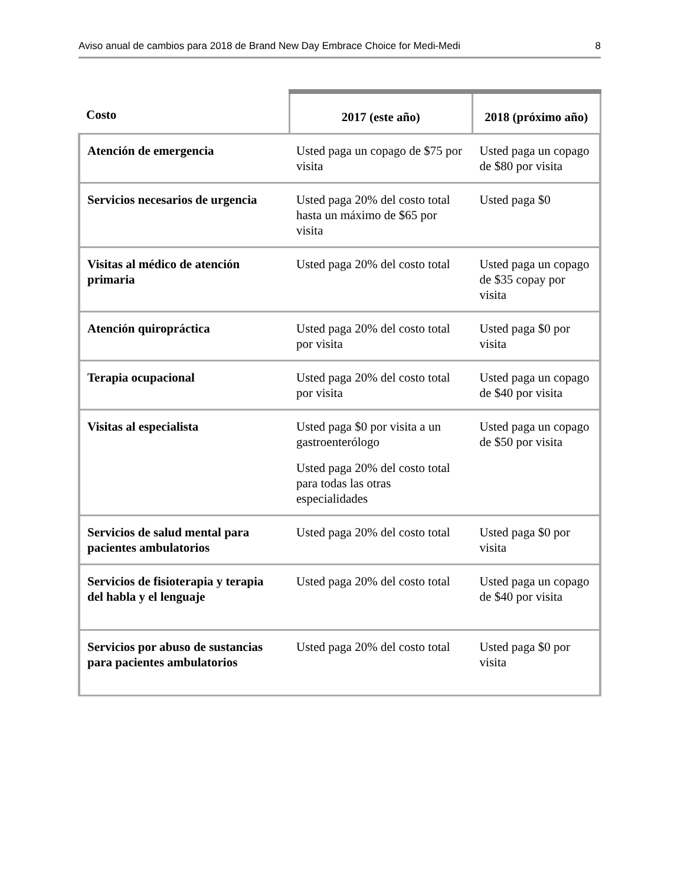Aviso anual de cambios para 2018 de Brand New Day Embrace Choice for Medi-Medi 8
| Costo | 2017 (este año) | 2018 (próximo año) |
| --- | --- | --- |
| Atención de emergencia | Usted paga un copago de $75 por visita | Usted paga un copago de $80 por visita |
| Servicios necesarios de urgencia | Usted paga 20% del costo total hasta un máximo de $65 por visita | Usted paga $0 |
| Visitas al médico de atención primaria | Usted paga 20% del costo total | Usted paga un copago de $35 copay por visita |
| Atención quiropráctica | Usted paga 20% del costo total por visita | Usted paga $0 por visita |
| Terapia ocupacional | Usted paga 20% del costo total por visita | Usted paga un copago de $40 por visita |
| Visitas al especialista | Usted paga $0 por visita a un gastroenterólogo Usted paga 20% del costo total para todas las otras especialidades | Usted paga un copago de $50 por visita |
| Servicios de salud mental para pacientes ambulatorios | Usted paga 20% del costo total | Usted paga $0 por visita |
| Servicios de fisioterapia y terapia del habla y el lenguaje | Usted paga 20% del costo total | Usted paga un copago de $40 por visita |
| Servicios por abuso de sustancias para pacientes ambulatorios | Usted paga 20% del costo total | Usted paga $0 por visita |